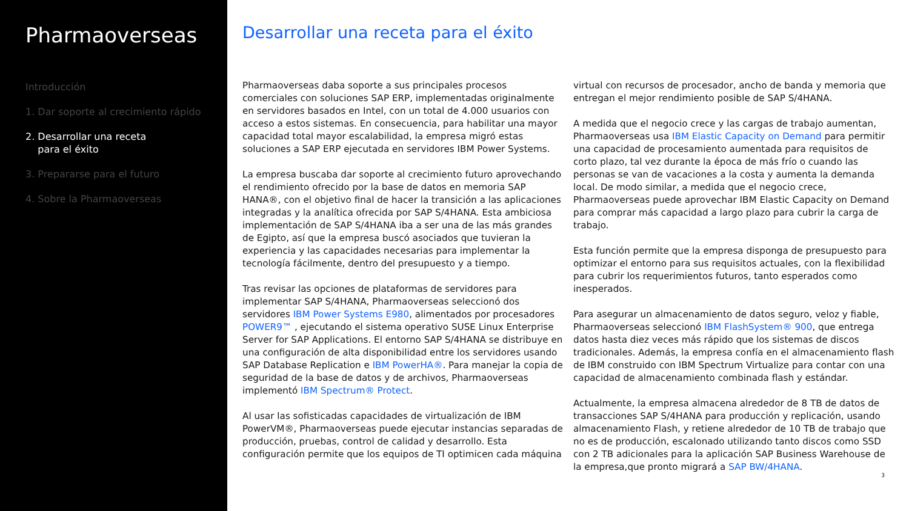Pharmaoverseas
Introducción
1. Dar soporte al crecimiento rápido
2. Desarrollar una receta
para el éxito
3. Prepararse para el futuro
4. Sobre la Pharmaoverseas
Desarrollar una receta para el éxito
Pharmaoverseas daba soporte a sus principales procesos comerciales con soluciones SAP ERP, implementadas originalmente en servidores basados en Intel, con un total de 4.000 usuarios con acceso a estos sistemas. En consecuencia, para habilitar una mayor capacidad total mayor escalabilidad, la empresa migró estas soluciones a SAP ERP ejecutada en servidores IBM Power Systems.
La empresa buscaba dar soporte al crecimiento futuro aprovechando el rendimiento ofrecido por la base de datos en memoria SAP HANA®, con el objetivo final de hacer la transición a las aplicaciones integradas y la analítica ofrecida por SAP S/4HANA. Esta ambiciosa implementación de SAP S/4HANA iba a ser una de las más grandes de Egipto, así que la empresa buscó asociados que tuvieran la experiencia y las capacidades necesarias para implementar la tecnología fácilmente, dentro del presupuesto y a tiempo.
Tras revisar las opciones de plataformas de servidores para implementar SAP S/4HANA, Pharmaoverseas seleccionó dos servidores IBM Power Systems E980, alimentados por procesadores POWER9™ , ejecutando el sistema operativo SUSE Linux Enterprise Server for SAP Applications. El entorno SAP S/4HANA se distribuye en una configuración de alta disponibilidad entre los servidores usando SAP Database Replication e IBM PowerHA®. Para manejar la copia de seguridad de la base de datos y de archivos, Pharmaoverseas implementó IBM Spectrum® Protect.
Al usar las sofisticadas capacidades de virtualización de IBM PowerVM®, Pharmaoverseas puede ejecutar instancias separadas de producción, pruebas, control de calidad y desarrollo. Esta configuración permite que los equipos de TI optimicen cada máquina virtual con recursos de procesador, ancho de banda y memoria que entregan el mejor rendimiento posible de SAP S/4HANA.
A medida que el negocio crece y las cargas de trabajo aumentan, Pharmaoverseas usa IBM Elastic Capacity on Demand para permitir una capacidad de procesamiento aumentada para requisitos de corto plazo, tal vez durante la época de más frío o cuando las personas se van de vacaciones a la costa y aumenta la demanda local. De modo similar, a medida que el negocio crece, Pharmaoverseas puede aprovechar IBM Elastic Capacity on Demand para comprar más capacidad a largo plazo para cubrir la carga de trabajo.
Esta función permite que la empresa disponga de presupuesto para optimizar el entorno para sus requisitos actuales, con la flexibilidad para cubrir los requerimientos futuros, tanto esperados como inesperados.
Para asegurar un almacenamiento de datos seguro, veloz y fiable, Pharmaoverseas seleccionó IBM FlashSystem® 900, que entrega datos hasta diez veces más rápido que los sistemas de discos tradicionales. Además, la empresa confía en el almacenamiento flash de IBM construido con IBM Spectrum Virtualize para contar con una capacidad de almacenamiento combinada flash y estándar.
Actualmente, la empresa almacena alrededor de 8 TB de datos de transacciones SAP S/4HANA para producción y replicación, usando almacenamiento Flash, y retiene alrededor de 10 TB de trabajo que no es de producción, escalonado utilizando tanto discos como SSD con 2 TB adicionales para la aplicación SAP Business Warehouse de la empresa,que pronto migrará a SAP BW/4HANA.
3